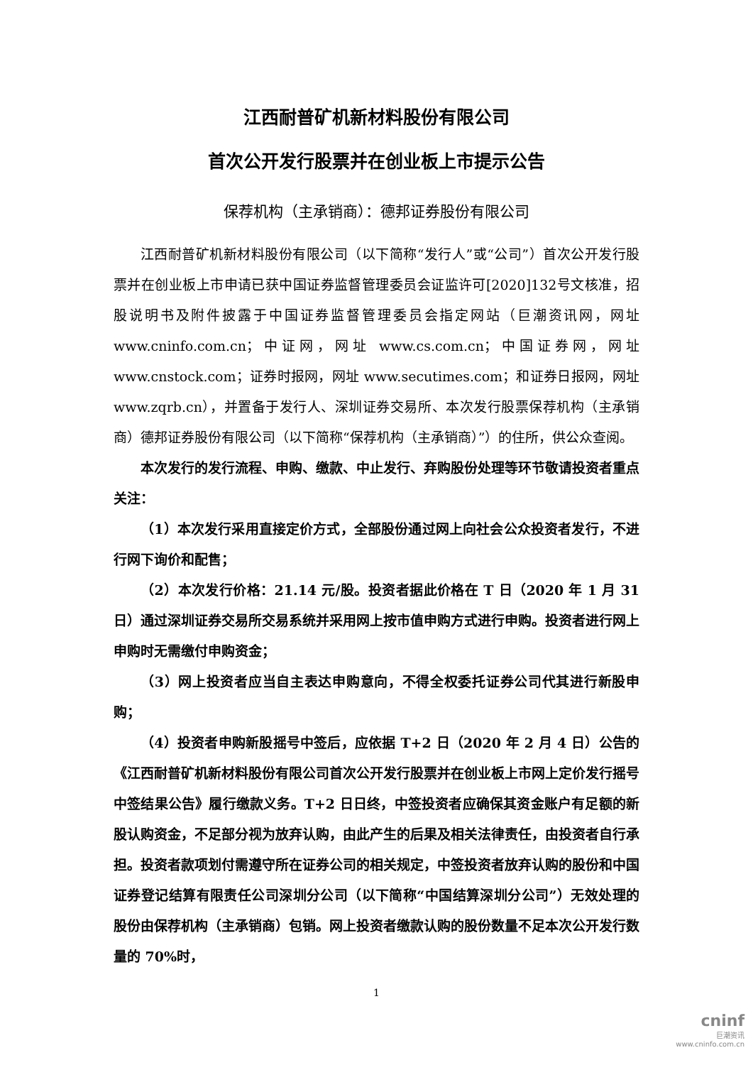江西耐普矿机新材料股份有限公司
首次公开发行股票并在创业板上市提示公告
保荐机构（主承销商）：德邦证券股份有限公司
江西耐普矿机新材料股份有限公司（以下简称“发行人”或“公司”）首次公开发行股票并在创业板上市申请已获中国证券监督管理委员会证监许可[2020]132号文核准，招股说明书及附件披露于中国证券监督管理委员会指定网站（巨潮资讯网，网址 www.cninfo.com.cn；中证网，网址 www.cs.com.cn；中国证券网，网址 www.cnstock.com；证券时报网，网址 www.secutimes.com；和证券日报网，网址 www.zqrb.cn），并置备于发行人、深圳证券交易所、本次发行股票保荐机构（主承销商）德邦证券股份有限公司（以下简称“保荐机构（主承销商）”）的住所，供公众查阅。
本次发行的发行流程、申购、缴款、中止发行、弃购股份处理等环节敬请投资者重点关注：
（1）本次发行采用直接定价方式，全部股份通过网上向社会公众投资者发行，不进行网下询价和配售；
（2）本次发行价格：21.14 元/股。投资者据此价格在 T 日（2020 年 1 月 31 日）通过深圳证券交易所交易系统并采用网上按市值申购方式进行申购。投资者进行网上申购时无需缴付申购资金；
（3）网上投资者应当自主表达申购意向，不得全权委托证券公司代其进行新股申购；
（4）投资者申购新股摇号中签后，应依据 T+2 日（2020 年 2 月 4 日）公告的《江西耐普矿机新材料股份有限公司首次公开发行股票并在创业板上市网上定价发行摇号中签结果公告》履行缴款义务。T+2 日日终，中签投资者应确保其资金账户有足额的新股认购资金，不足部分视为放弃认购，由此产生的后果及相关法律责任，由投资者自行承担。投资者款项划付需遵守所在证券公司的相关规定，中签投资者放弃认购的股份和中国证券登记结算有限责任公司深圳分公司（以下简称“中国结算深圳分公司”）无效处理的股份由保荐机构（主承销商）包销。网上投资者缴款认购的股份数量不足本次公开发行数量的 70%时，
1
cninf
巨潮资讯
www.cninfo.com.cn